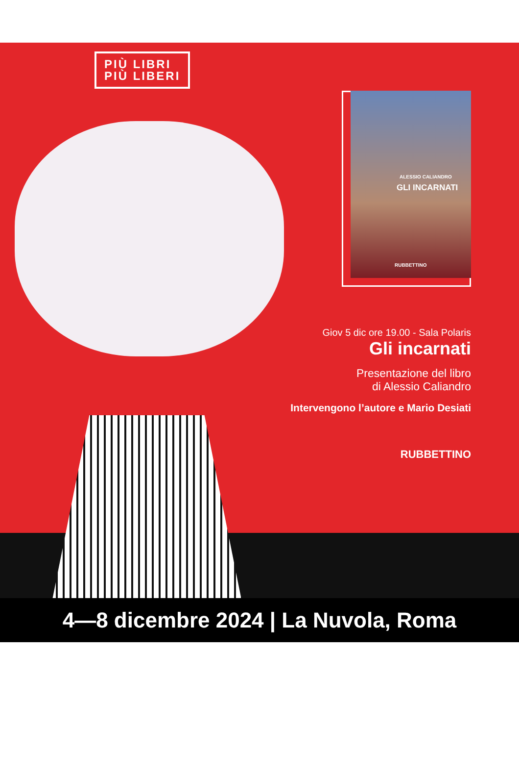PIÙ LIBRI
PIÙ LIBERI
ALESSIO CALIANDRO
GLI INCARNATI
RUBBETTINO
Giov 5 dic ore 19.00 - Sala Polaris
Gli incarnati
Presentazione del libro
di Alessio Caliandro
Intervengono l’autore e Mario Desiati
RUBBETTINO
4—8 dicembre 2024 | La Nuvola, Roma